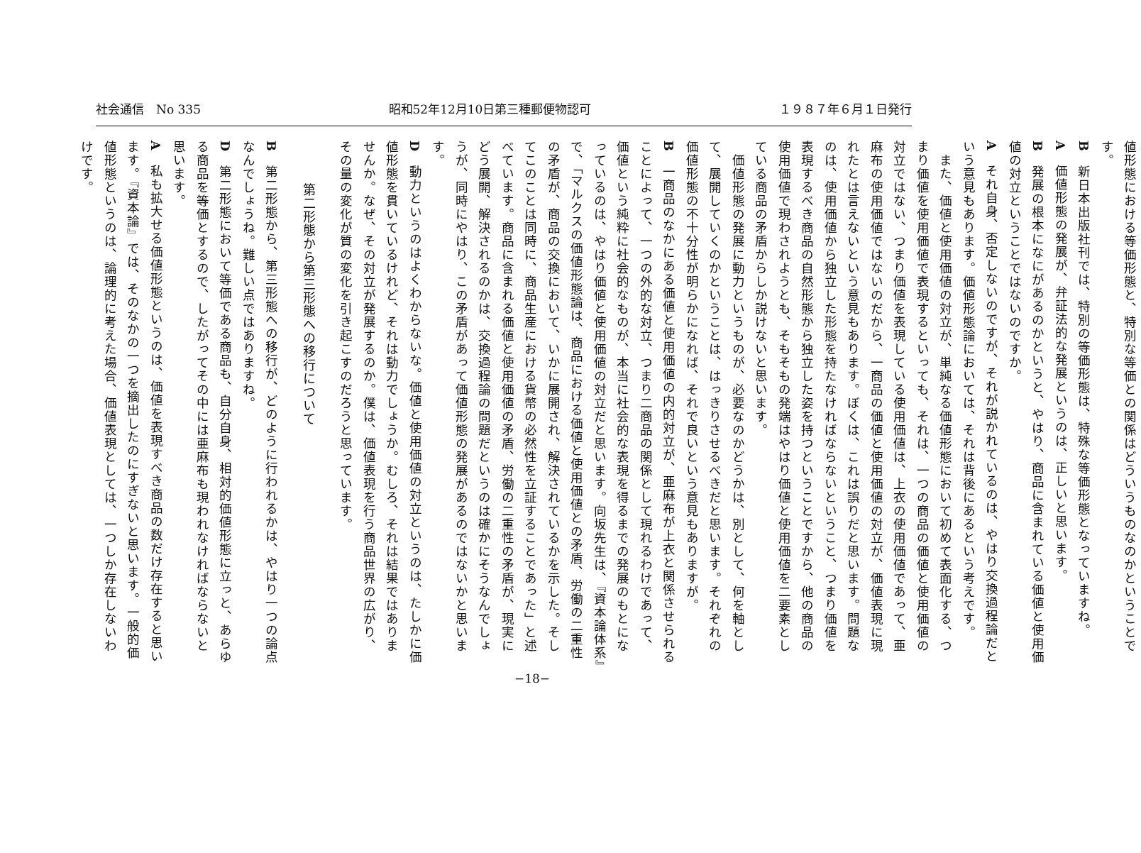社会通信　No 335 昭和52年12月10日第三種郵便物認可 １９８７年６月１日発行
値形態における等価形態と、特別な等価との関係はどういうものなのかということです。
B　新日本出版社刊では、特別の等価形態は、特殊な等価形態となっていますね。
A　価値形態の発展が、弁証法的な発展というのは、正しいと思います。
B　発展の根本になにがあるのかというと、やはり、商品に含まれている価値と使用価値の対立ということではないのですか。
A　それ自身、否定しないのですが、それが説かれているのは、やはり交換過程論だという意見もあります。価値形態論においては、それは背後にあるという考えです。
　また、価値と使用価値の対立が、単純なる価値形態において初めて表面化する、つまり価値を使用価値で表現するといっても、それは、一つの商品の価値と使用価値の対立ではない、つまり価値を表現している使用価値は、上衣の使用価値であって、亜麻布の使用価値ではないのだから、一商品の価値と使用価値の対立が、価値表現に現れたとは言えないという意見もあります。ぼくは、これは誤りだと思います。問題なのは、使用価値から独立した形態を持たなければならないということ、つまり価値を表現するべき商品の自然形態から独立した姿を持つということですから、他の商品の使用価値で現わされようとも、そもそもの発端はやはり価値と使用価値を二要素としている商品の矛盾からしか説けないと思います。
　価値形態の発展に動力というものが、必要なのかどうかは、別として、何を軸として、展開していくのかということは、はっきりさせるべきだと思います。それぞれの価値形態の不十分性が明らかになれば、それで良いという意見もありますが。
B　一商品のなかにある価値と使用価値の内的対立が、亜麻布が上衣と関係させられることによって、一つの外的な対立、つまり二商品の関係として現れるわけであって、価値という純粋に社会的なものが、本当に社会的な表現を得るまでの発展のもとになっているのは、やはり価値と使用価値の対立だと思います。向坂先生は、『資本論体系』で、「マルクスの価値形態論は、商品における価値と使用価値との矛盾、労働の二重性の矛盾が、商品の交換において、いかに展開され、解決されているかを示した。そしてこのことは同時に、商品生産における貨幣の必然性を立証することであった」と述べています。商品に含まれる価値と使用価値の矛盾、労働の二重性の矛盾が、現実にどう展開、解決されるのかは、交換過程論の問題だというのは確かにそうなんでしょうが、同時にやはり、この矛盾があって価値形態の発展があるのではないかと思います。
D　動力というのはよくわからないな。価値と使用価値の対立というのは、たしかに価値形態を貫いているけれど、それは動力でしょうか。むしろ、それは結果ではありませんか。なぜ、その対立が発展するのか。僕は、価値表現を行う商品世界の広がり、その量の変化が質の変化を引き起こすのだろうと思っています。
第二形態から第三形態への移行について
B　第二形態から、第三形態への移行が、どのように行われるかは、やはり一つの論点なんでしょうね。難しい点ではありますね。
D　第二形態において等価である商品も、自分自身、相対的価値形態に立っと、あらゆる商品を等価とするので、したがってその中には亜麻布も現われなければならないと思います。
A　私も拡大せる価値形態というのは、価値を表現すべき商品の数だけ存在すると思います。『資本論』では、そのなかの一つを摘出したのにすぎないと思います。一般的価値形態というのは、論理的に考えた場合、価値表現としては、一つしか存在しないわけです。
−18−